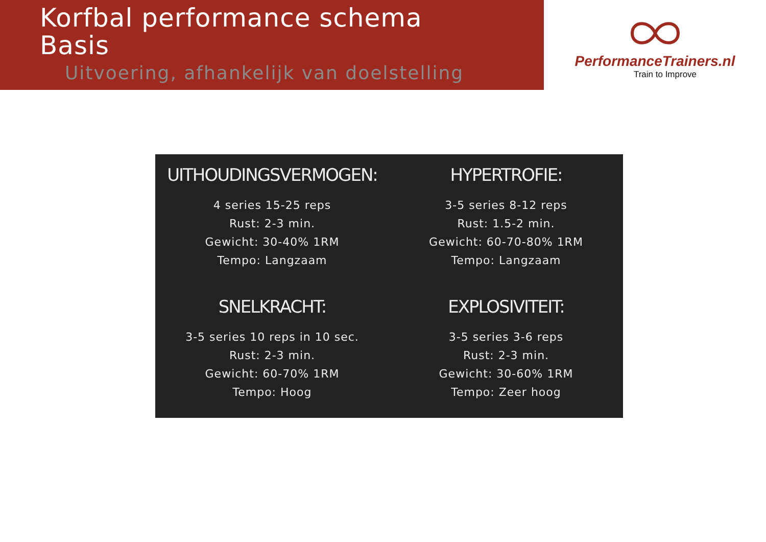Korfbal performance schema
Basis
Uitvoering, afhankelijk van doelstelling
PerformanceTrainers.nl
Train to Improve
UITHOUDINGSVERMOGEN:
4 series 15-25 reps
Rust: 2-3 min.
Gewicht: 30-40% 1RM
Tempo: Langzaam
HYPERTROFIE:
3-5 series 8-12 reps
Rust: 1.5-2 min.
Gewicht: 60-70-80% 1RM
Tempo: Langzaam
SNELKRACHT:
3-5 series 10 reps in 10 sec.
Rust: 2-3 min.
Gewicht: 60-70% 1RM
Tempo: Hoog
EXPLOSIVITEIT:
3-5 series 3-6 reps
Rust: 2-3 min.
Gewicht: 30-60% 1RM
Tempo: Zeer hoog